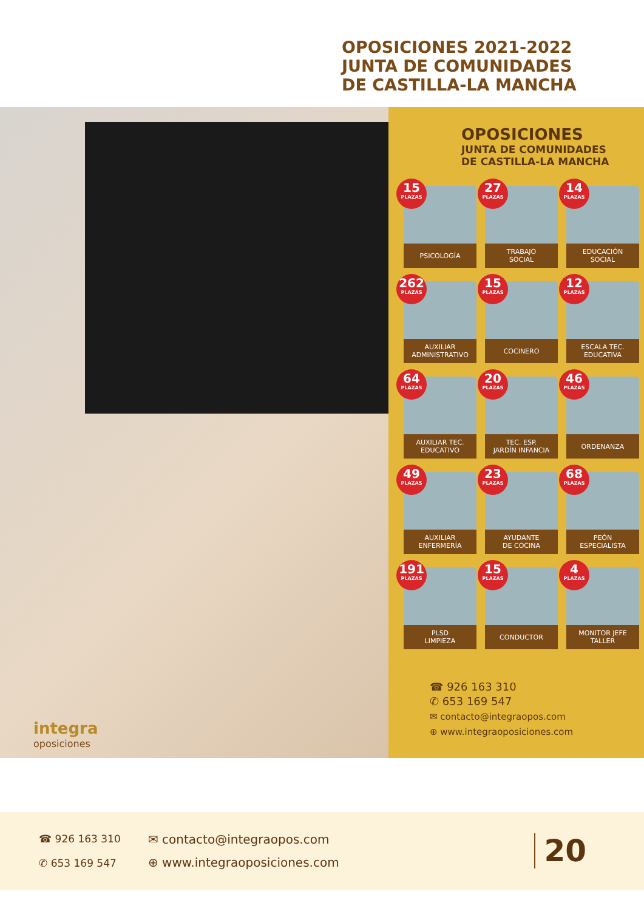OPOSICIONES 2021-2022
JUNTA DE COMUNIDADES
DE CASTILLA-LA MANCHA
integra
oposiciones
OPOSICIONES
JUNTA DE COMUNIDADES
DE CASTILLA-LA MANCHA
15
PLAZAS
PSICOLOGÍA
27
PLAZAS
TRABAJO
SOCIAL
14
PLAZAS
EDUCACIÓN
SOCIAL
262
PLAZAS
AUXILIAR
ADMINISTRATIVO
15
PLAZAS
COCINERO
12
PLAZAS
ESCALA TEC.
EDUCATIVA
64
PLAZAS
AUXILIAR TEC.
EDUCATIVO
20
PLAZAS
TEC. ESP.
JARDÍN INFANCIA
46
PLAZAS
ORDENANZA
49
PLAZAS
AUXILIAR
ENFERMERÍA
23
PLAZAS
AYUDANTE
DE COCINA
68
PLAZAS
PEÓN
ESPECIALISTA
191
PLAZAS
PLSD
LIMPIEZA
15
PLAZAS
CONDUCTOR
4
PLAZAS
MONITOR JEFE
TALLER
☎ 926 163 310
✆ 653 169 547
✉ contacto@integraopos.com
⊕ www.integraoposiciones.com
☎ 926 163 310
✆ 653 169 547
✉ contacto@integraopos.com
⊕ www.integraoposiciones.com
20